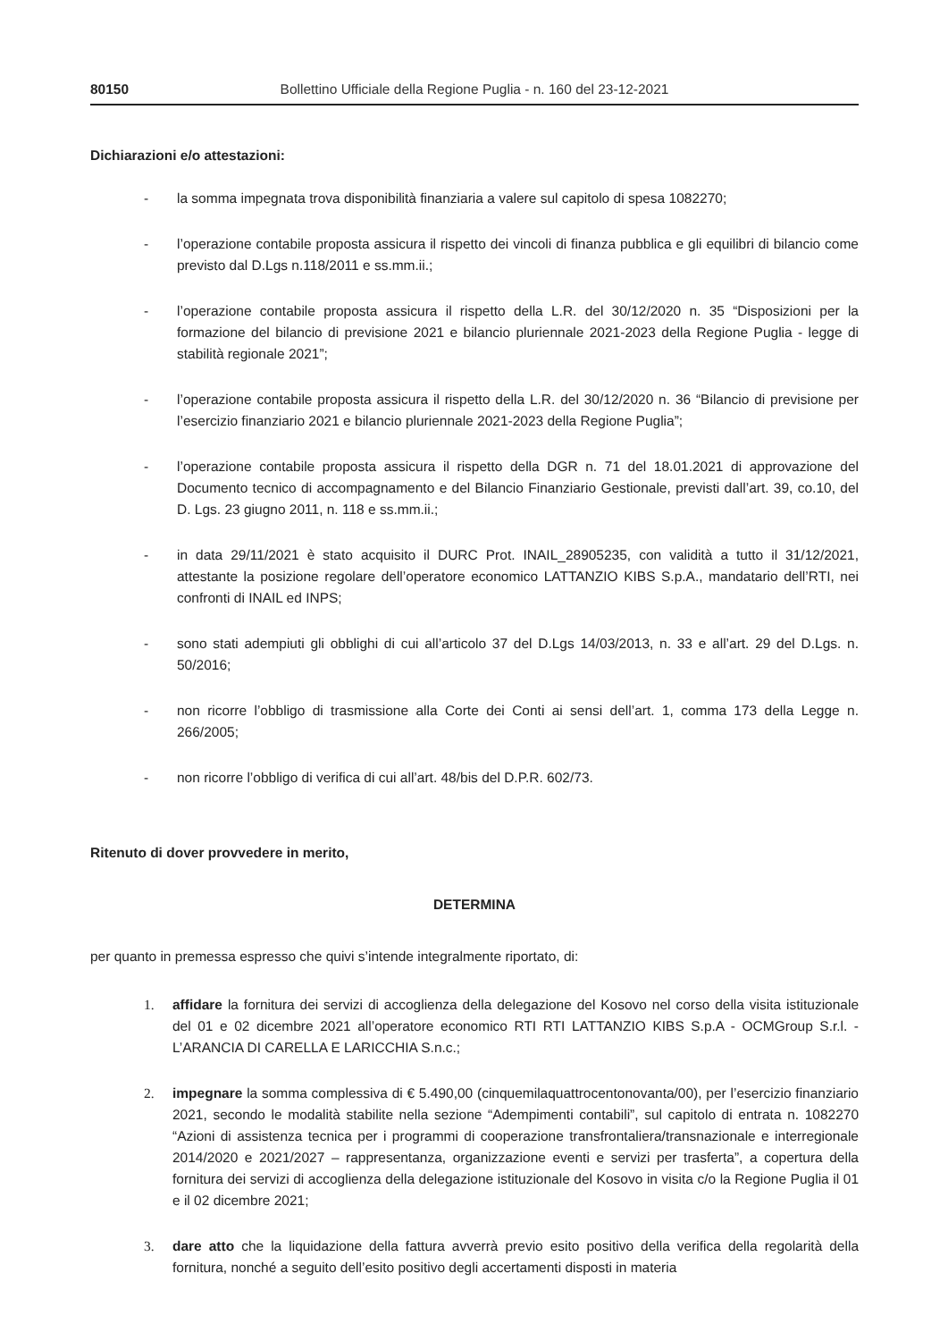80150 Bollettino Ufficiale della Regione Puglia - n. 160 del 23-12-2021
Dichiarazioni e/o attestazioni:
- la somma impegnata trova disponibilità finanziaria a valere sul capitolo di spesa 1082270;
- l’operazione contabile proposta assicura il rispetto dei vincoli di finanza pubblica e gli equilibri di bilancio come previsto dal D.Lgs n.118/2011 e ss.mm.ii.;
- l’operazione contabile proposta assicura il rispetto della L.R. del 30/12/2020 n. 35 “Disposizioni per la formazione del bilancio di previsione 2021 e bilancio pluriennale 2021-2023 della Regione Puglia - legge di stabilità regionale 2021”;
- l’operazione contabile proposta assicura il rispetto della L.R. del 30/12/2020 n. 36 “Bilancio di previsione per l’esercizio finanziario 2021 e bilancio pluriennale 2021-2023 della Regione Puglia”;
- l’operazione contabile proposta assicura il rispetto della DGR n. 71 del 18.01.2021 di approvazione del Documento tecnico di accompagnamento e del Bilancio Finanziario Gestionale, previsti dall’art. 39, co.10, del D. Lgs. 23 giugno 2011, n. 118 e ss.mm.ii.;
- in data 29/11/2021 è stato acquisito il DURC Prot. INAIL_28905235, con validità a tutto il 31/12/2021, attestante la posizione regolare dell’operatore economico LATTANZIO KIBS S.p.A., mandatario dell’RTI, nei confronti di INAIL ed INPS;
- sono stati adempiuti gli obblighi di cui all’articolo 37 del D.Lgs 14/03/2013, n. 33 e all’art. 29 del D.Lgs. n. 50/2016;
- non ricorre l’obbligo di trasmissione alla Corte dei Conti ai sensi dell’art. 1, comma 173 della Legge n. 266/2005;
- non ricorre l’obbligo di verifica di cui all’art. 48/bis del D.P.R. 602/73.
Ritenuto di dover provvedere in merito,
DETERMINA
per quanto in premessa espresso che quivi s’intende integralmente riportato, di:
1. affidare la fornitura dei servizi di accoglienza della delegazione del Kosovo nel corso della visita istituzionale del 01 e 02 dicembre 2021 all’operatore economico RTI RTI LATTANZIO KIBS S.p.A - OCMGroup S.r.l. - L’ARANCIA DI CARELLA E LARICCHIA S.n.c.;
2. impegnare la somma complessiva di € 5.490,00 (cinquemilaquattrocentonovanta/00), per l’esercizio finanziario 2021, secondo le modalità stabilite nella sezione “Adempimenti contabili”, sul capitolo di entrata n. 1082270 “Azioni di assistenza tecnica per i programmi di cooperazione transfrontaliera/transnazionale e interregionale 2014/2020 e 2021/2027 – rappresentanza, organizzazione eventi e servizi per trasferta”, a copertura della fornitura dei servizi di accoglienza della delegazione istituzionale del Kosovo in visita c/o la Regione Puglia il 01 e il 02 dicembre 2021;
3. dare atto che la liquidazione della fattura avverrà previo esito positivo della verifica della regolarità della fornitura, nonché a seguito dell’esito positivo degli accertamenti disposti in materia